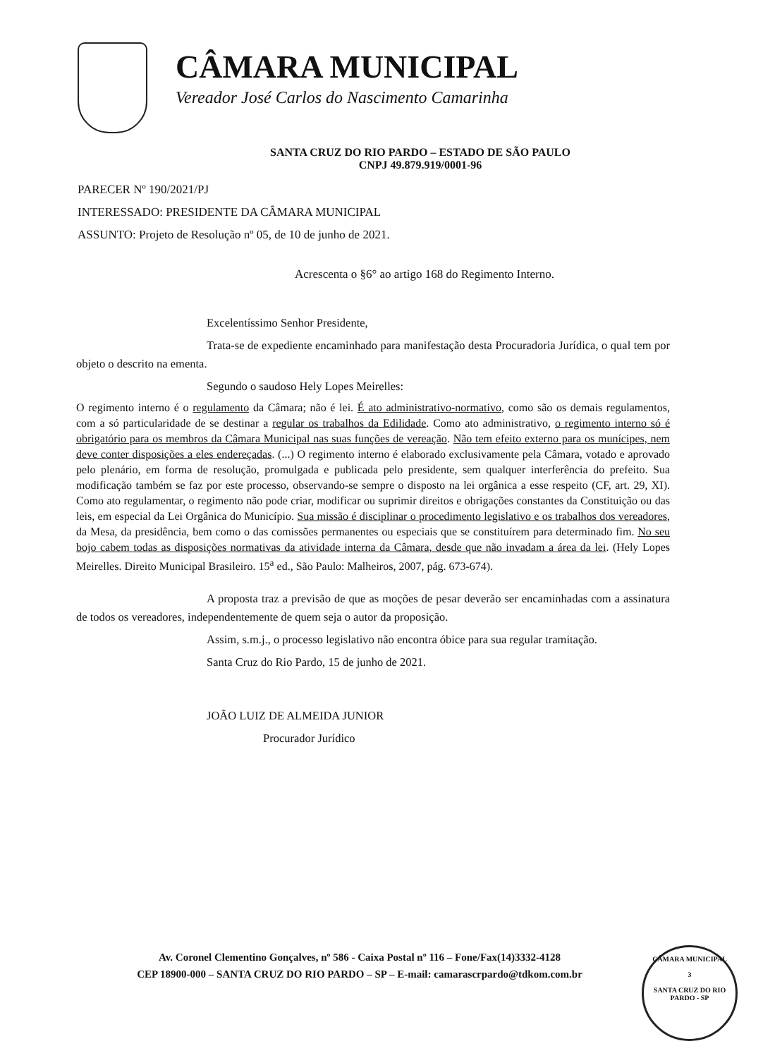CÂMARA MUNICIPAL
Vereador José Carlos do Nascimento Camarinha
SANTA CRUZ DO RIO PARDO – ESTADO DE SÃO PAULO
CNPJ 49.879.919/0001-96
PARECER Nº 190/2021/PJ
INTERESSADO: PRESIDENTE DA CÂMARA MUNICIPAL
ASSUNTO: Projeto de Resolução nº 05, de 10 de junho de 2021.
Acrescenta o §6° ao artigo 168 do Regimento Interno.
Excelentíssimo Senhor Presidente,
Trata-se de expediente encaminhado para manifestação desta Procuradoria Jurídica, o qual tem por objeto o descrito na ementa.
Segundo o saudoso Hely Lopes Meirelles:
O regimento interno é o regulamento da Câmara; não é lei. É ato administrativo-normativo, como são os demais regulamentos, com a só particularidade de se destinar a regular os trabalhos da Edilidade. Como ato administrativo, o regimento interno só é obrigatório para os membros da Câmara Municipal nas suas funções de vereação. Não tem efeito externo para os munícipes, nem deve conter disposições a eles endereçadas. (...) O regimento interno é elaborado exclusivamente pela Câmara, votado e aprovado pelo plenário, em forma de resolução, promulgada e publicada pelo presidente, sem qualquer interferência do prefeito. Sua modificação também se faz por este processo, observando-se sempre o disposto na lei orgânica a esse respeito (CF, art. 29, XI). Como ato regulamentar, o regimento não pode criar, modificar ou suprimir direitos e obrigações constantes da Constituição ou das leis, em especial da Lei Orgânica do Município. Sua missão é disciplinar o procedimento legislativo e os trabalhos dos vereadores, da Mesa, da presidência, bem como o das comissões permanentes ou especiais que se constituírem para determinado fim. No seu bojo cabem todas as disposições normativas da atividade interna da Câmara, desde que não invadam a área da lei. (Hely Lopes Meirelles. Direito Municipal Brasileiro. 15<sup>a</sup> ed., São Paulo: Malheiros, 2007, pág. 673-674).
A proposta traz a previsão de que as moções de pesar deverão ser encaminhadas com a assinatura de todos os vereadores, independentemente de quem seja o autor da proposição.
Assim, s.m.j., o processo legislativo não encontra óbice para sua regular tramitação.
Santa Cruz do Rio Pardo, 15 de junho de 2021.
JOÃO LUIZ DE ALMEIDA JUNIOR
Procurador Jurídico
Av. Coronel Clementino Gonçalves, nº 586 - Caixa Postal nº 116 – Fone/Fax(14)3332-4128
CEP 18900-000 – SANTA CRUZ DO RIO PARDO – SP – E-mail: camarascrpardo@tdkom.com.br
CÂMARA MUNICIPAL
3
SANTA CRUZ DO RIO PARDO - SP